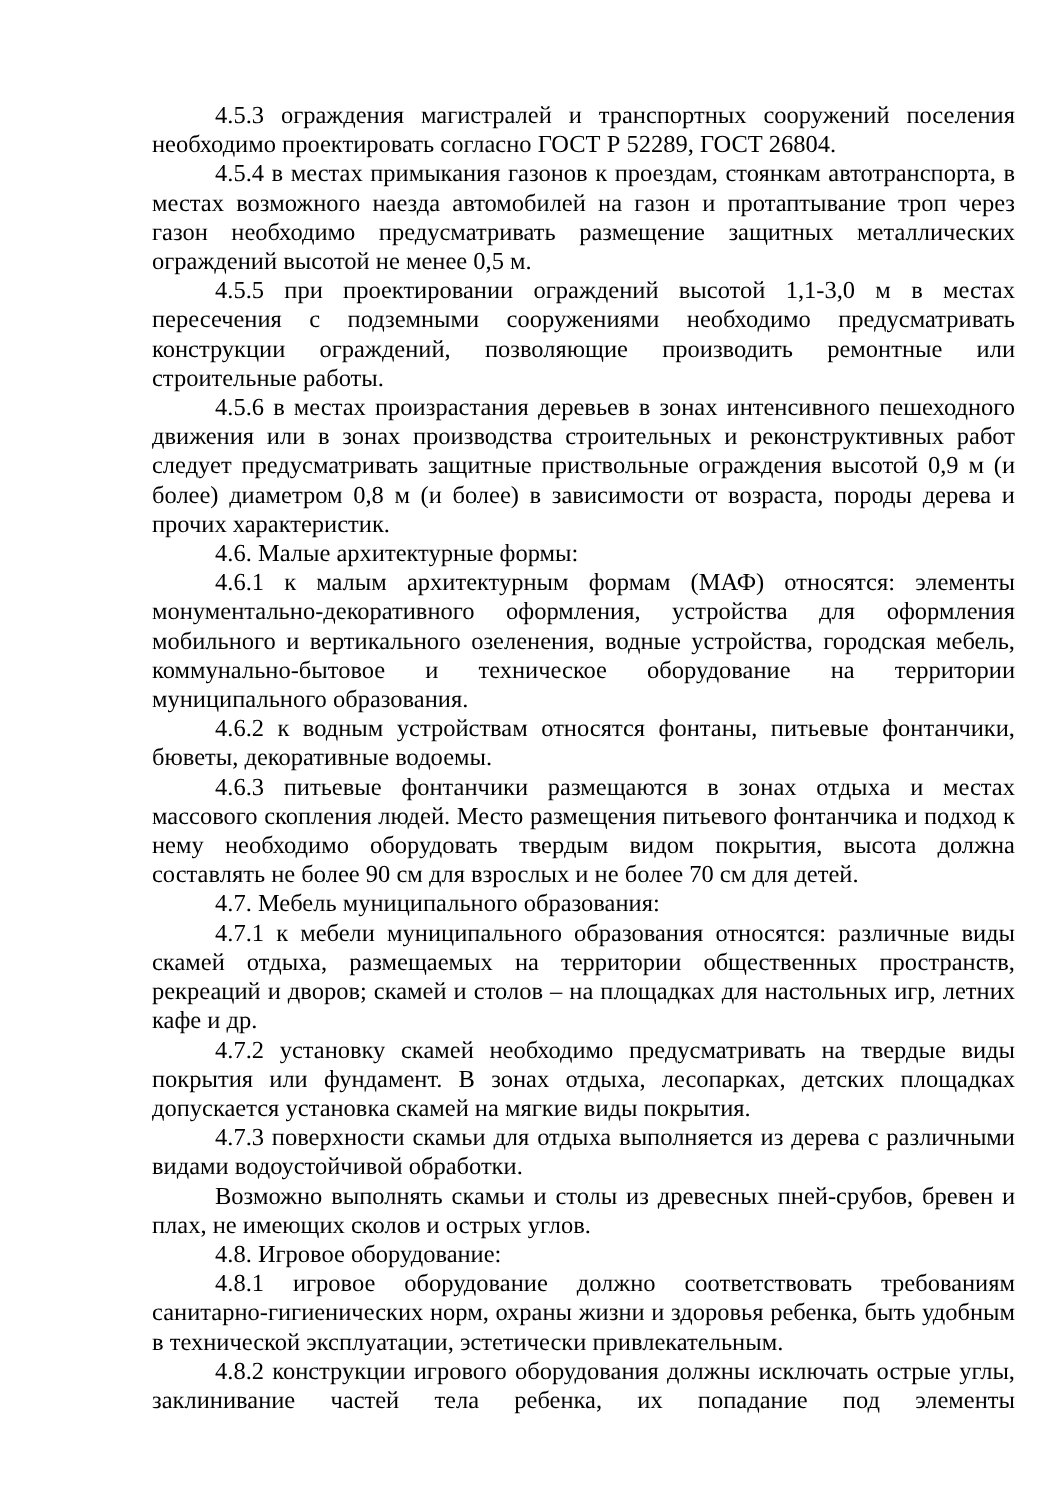4.5.3 ограждения магистралей и транспортных сооружений поселения необходимо проектировать согласно ГОСТ Р 52289, ГОСТ 26804.
4.5.4 в местах примыкания газонов к проездам, стоянкам автотранспорта, в местах возможного наезда автомобилей на газон и протаптывание троп через газон необходимо предусматривать размещение защитных металлических ограждений высотой не менее 0,5 м.
4.5.5 при проектировании ограждений высотой 1,1-3,0 м в местах пересечения с подземными сооружениями необходимо предусматривать конструкции ограждений, позволяющие производить ремонтные или строительные работы.
4.5.6 в местах произрастания деревьев в зонах интенсивного пешеходного движения или в зонах производства строительных и реконструктивных работ следует предусматривать защитные приствольные ограждения высотой 0,9 м (и более) диаметром 0,8 м (и более) в зависимости от возраста, породы дерева и прочих характеристик.
4.6. Малые архитектурные формы:
4.6.1 к малым архитектурным формам (МАФ) относятся: элементы монументально-декоративного оформления, устройства для оформления мобильного и вертикального озеленения, водные устройства, городская мебель, коммунально-бытовое и техническое оборудование на территории муниципального образования.
4.6.2 к водным устройствам относятся фонтаны, питьевые фонтанчики, бюветы, декоративные водоемы.
4.6.3 питьевые фонтанчики размещаются в зонах отдыха и местах массового скопления людей. Место размещения питьевого фонтанчика и подход к нему необходимо оборудовать твердым видом покрытия, высота должна составлять не более 90 см для взрослых и не более 70 см для детей.
4.7. Мебель муниципального образования:
4.7.1 к мебели муниципального образования относятся: различные виды скамей отдыха, размещаемых на территории общественных пространств, рекреаций и дворов; скамей и столов – на площадках для настольных игр, летних кафе и др.
4.7.2 установку скамей необходимо предусматривать на твердые виды покрытия или фундамент. В зонах отдыха, лесопарках, детских площадках допускается установка скамей на мягкие виды покрытия.
4.7.3 поверхности скамьи для отдыха выполняется из дерева с различными видами водоустойчивой обработки.
Возможно выполнять скамьи и столы из древесных пней-срубов, бревен и плах, не имеющих сколов и острых углов.
4.8. Игровое оборудование:
4.8.1 игровое оборудование должно соответствовать требованиям санитарно-гигиенических норм, охраны жизни и здоровья ребенка, быть удобным в технической эксплуатации, эстетически привлекательным.
4.8.2 конструкции игрового оборудования должны исключать острые углы, заклинивание частей тела ребенка, их попадание под элементы